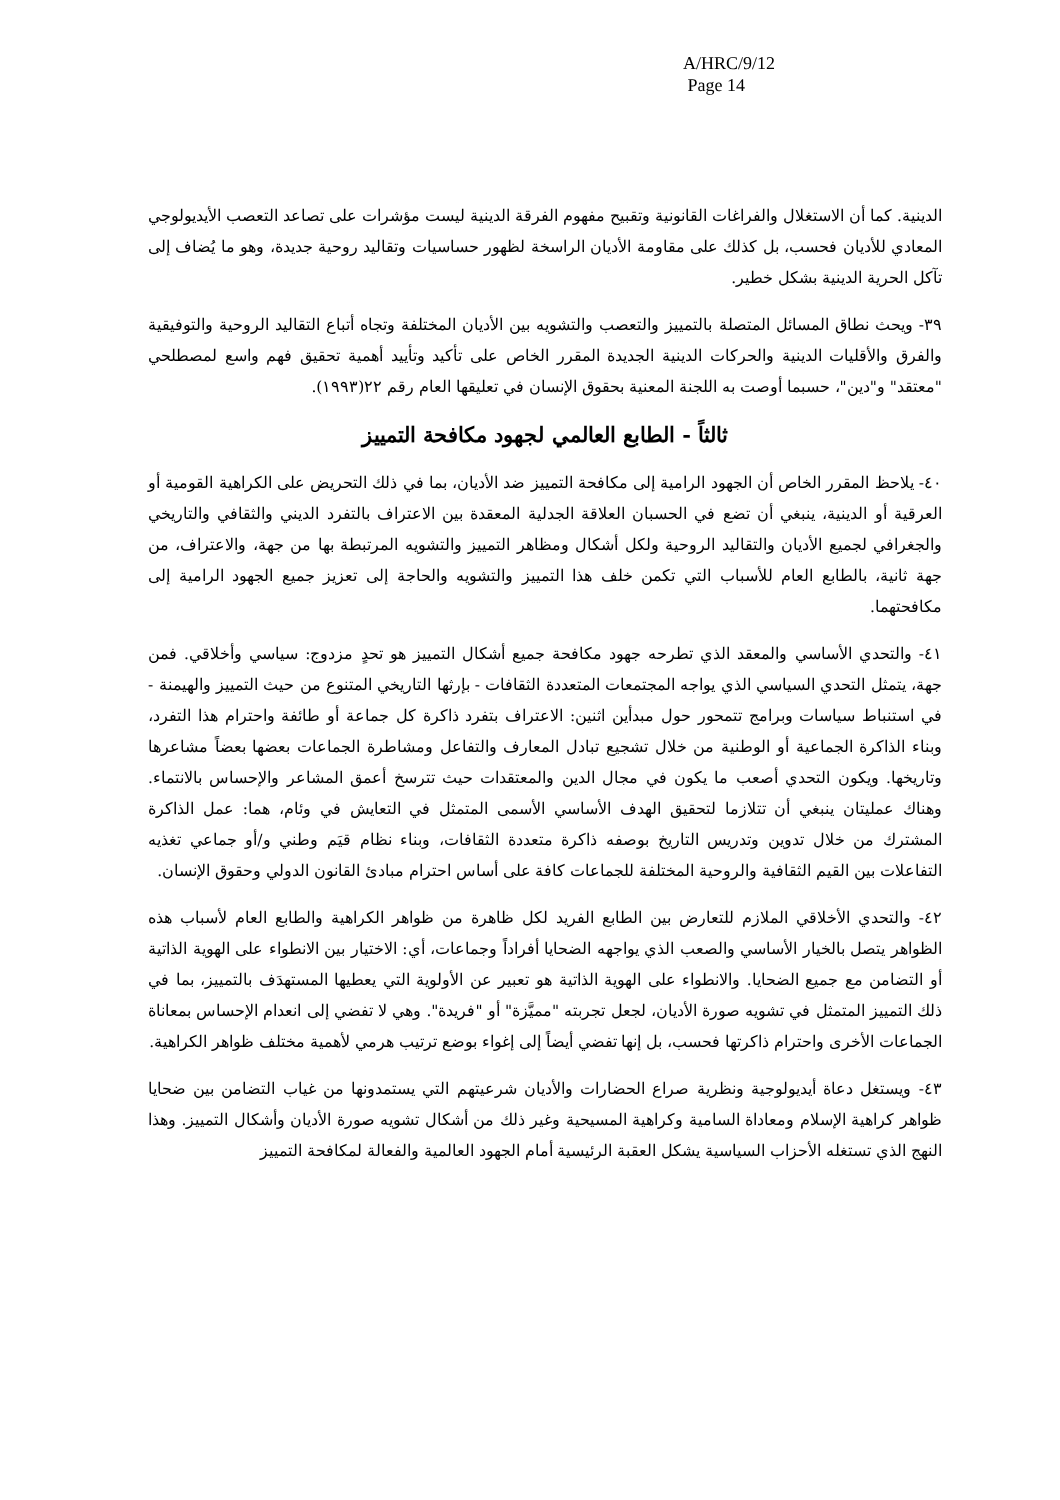A/HRC/9/12
Page 14
الدينية. كما أن الاستغلال والفراغات القانونية وتقبيح مفهوم الفرقة الدينية ليست مؤشرات على تصاعد التعصب الأيديولوجي المعادي للأديان فحسب، بل كذلك على مقاومة الأديان الراسخة لظهور حساسيات وتقاليد روحية جديدة، وهو ما يُضاف إلى تآكل الحرية الدينية بشكل خطير.
٣٩- ويحث نطاق المسائل المتصلة بالتمييز والتعصب والتشويه بين الأديان المختلفة وتجاه أتباع التقاليد الروحية والتوفيقية والفرق والأقليات الدينية والحركات الدينية الجديدة المقرر الخاص على تأكيد وتأييد أهمية تحقيق فهم واسع لمصطلحي "معتقد" و"دين"، حسبما أوصت به اللجنة المعنية بحقوق الإنسان في تعليقها العام رقم ٢٢(١٩٩٣).
ثالثاً - الطابع العالمي لجهود مكافحة التمييز
٤٠- يلاحظ المقرر الخاص أن الجهود الرامية إلى مكافحة التمييز ضد الأديان، بما في ذلك التحريض على الكراهية القومية أو العرقية أو الدينية، ينبغي أن تضع في الحسبان العلاقة الجدلية المعقدة بين الاعتراف بالتفرد الديني والثقافي والتاريخي والجغرافي لجميع الأديان والتقاليد الروحية ولكل أشكال ومظاهر التمييز والتشويه المرتبطة بها من جهة، والاعتراف، من جهة ثانية، بالطابع العام للأسباب التي تكمن خلف هذا التمييز والتشويه والحاجة إلى تعزيز جميع الجهود الرامية إلى مكافحتهما.
٤١- والتحدي الأساسي والمعقد الذي تطرحه جهود مكافحة جميع أشكال التمييز هو تحدٍ مزدوج: سياسي وأخلاقي. فمن جهة، يتمثل التحدي السياسي الذي يواجه المجتمعات المتعددة الثقافات - بإرثها التاريخي المتنوع من حيث التمييز والهيمنة - في استنباط سياسات وبرامج تتمحور حول مبدأين اثنين: الاعتراف بتفرد ذاكرة كل جماعة أو طائفة واحترام هذا التفرد، وبناء الذاكرة الجماعية أو الوطنية من خلال تشجيع تبادل المعارف والتفاعل ومشاطرة الجماعات بعضها بعضاً مشاعرها وتاريخها. ويكون التحدي أصعب ما يكون في مجال الدين والمعتقدات حيث تترسخ أعمق المشاعر والإحساس بالانتماء. وهناك عمليتان ينبغي أن تتلازما لتحقيق الهدف الأساسي الأسمى المتمثل في التعايش في وئام، هما: عمل الذاكرة المشترك من خلال تدوين وتدريس التاريخ بوصفه ذاكرة متعددة الثقافات، وبناء نظام قيَم وطني و/أو جماعي تغذيه التفاعلات بين القيم الثقافية والروحية المختلفة للجماعات كافة على أساس احترام مبادئ القانون الدولي وحقوق الإنسان.
٤٢- والتحدي الأخلاقي الملازم للتعارض بين الطابع الفريد لكل ظاهرة من ظواهر الكراهية والطابع العام لأسباب هذه الظواهر يتصل بالخيار الأساسي والصعب الذي يواجهه الضحايا أفراداً وجماعات، أي: الاختيار بين الانطواء على الهوية الذاتية أو التضامن مع جميع الضحايا. والانطواء على الهوية الذاتية هو تعبير عن الأولوية التي يعطيها المستهدَف بالتمييز، بما في ذلك التمييز المتمثل في تشويه صورة الأديان، لجعل تجربته "مميَّزة" أو "فريدة". وهي لا تفضي إلى انعدام الإحساس بمعاناة الجماعات الأخرى واحترام ذاكرتها فحسب، بل إنها تفضي أيضاً إلى إغواء بوضع ترتيب هرمي لأهمية مختلف ظواهر الكراهية.
٤٣- ويستغل دعاة أيديولوجية ونظرية صراع الحضارات والأديان شرعيتهم التي يستمدونها من غياب التضامن بين ضحايا ظواهر كراهية الإسلام ومعاداة السامية وكراهية المسيحية وغير ذلك من أشكال تشويه صورة الأديان وأشكال التمييز. وهذا النهج الذي تستغله الأحزاب السياسية يشكل العقبة الرئيسية أمام الجهود العالمية والفعالة لمكافحة التمييز